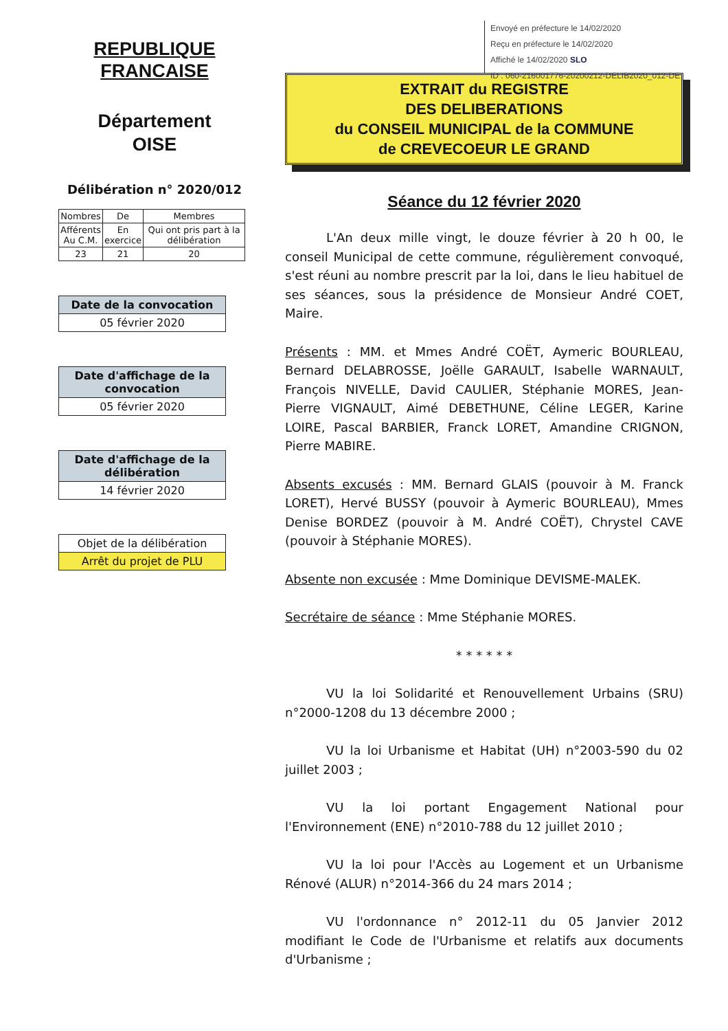REPUBLIQUE
FRANCAISE
Département
OISE
Délibération n° 2020/012
| Nombres | De | Membres |
| Afférents Au C.M. | En exercice | Qui ont pris part à la délibération |
| 23 | 21 | 20 |
Date de la convocation
05 février 2020
Date d'affichage de la convocation
05 février 2020
Date d'affichage de la délibération
14 février 2020
Objet de la délibération
Arrêt du projet de PLU
Envoyé en préfecture le 14/02/2020
Reçu en préfecture le 14/02/2020
Affiché le 14/02/2020 SLO
ID : 060-216001776-20200212-DELIB2020_012-DE
EXTRAIT du REGISTRE
DES DELIBERATIONS
du CONSEIL MUNICIPAL de la COMMUNE
de CREVECOEUR LE GRAND
Séance du 12 février 2020
L'An deux mille vingt, le douze février à 20 h 00, le conseil Municipal de cette commune, régulièrement convoqué, s'est réuni au nombre prescrit par la loi, dans le lieu habituel de ses séances, sous la présidence de Monsieur André COET, Maire.
Présents : MM. et Mmes André COËT, Aymeric BOURLEAU, Bernard DELABROSSE, Joëlle GARAULT, Isabelle WARNAULT, François NIVELLE, David CAULIER, Stéphanie MORES, Jean-Pierre VIGNAULT, Aimé DEBETHUNE, Céline LEGER, Karine LOIRE, Pascal BARBIER, Franck LORET, Amandine CRIGNON, Pierre MABIRE.
Absents excusés : MM. Bernard GLAIS (pouvoir à M. Franck LORET), Hervé BUSSY (pouvoir à Aymeric BOURLEAU), Mmes Denise BORDEZ (pouvoir à M. André COËT), Chrystel CAVE (pouvoir à Stéphanie MORES).
Absente non excusée : Mme Dominique DEVISME-MALEK.
Secrétaire de séance : Mme Stéphanie MORES.
* * * * * *
VU la loi Solidarité et Renouvellement Urbains (SRU) n°2000-1208 du 13 décembre 2000 ;
VU la loi Urbanisme et Habitat (UH) n°2003-590 du 02 juillet 2003 ;
VU la loi portant Engagement National pour l'Environnement (ENE) n°2010-788 du 12 juillet 2010 ;
VU la loi pour l'Accès au Logement et un Urbanisme Rénové (ALUR) n°2014-366 du 24 mars 2014 ;
VU l'ordonnance n° 2012-11 du 05 Janvier 2012 modifiant le Code de l'Urbanisme et relatifs aux documents d'Urbanisme ;